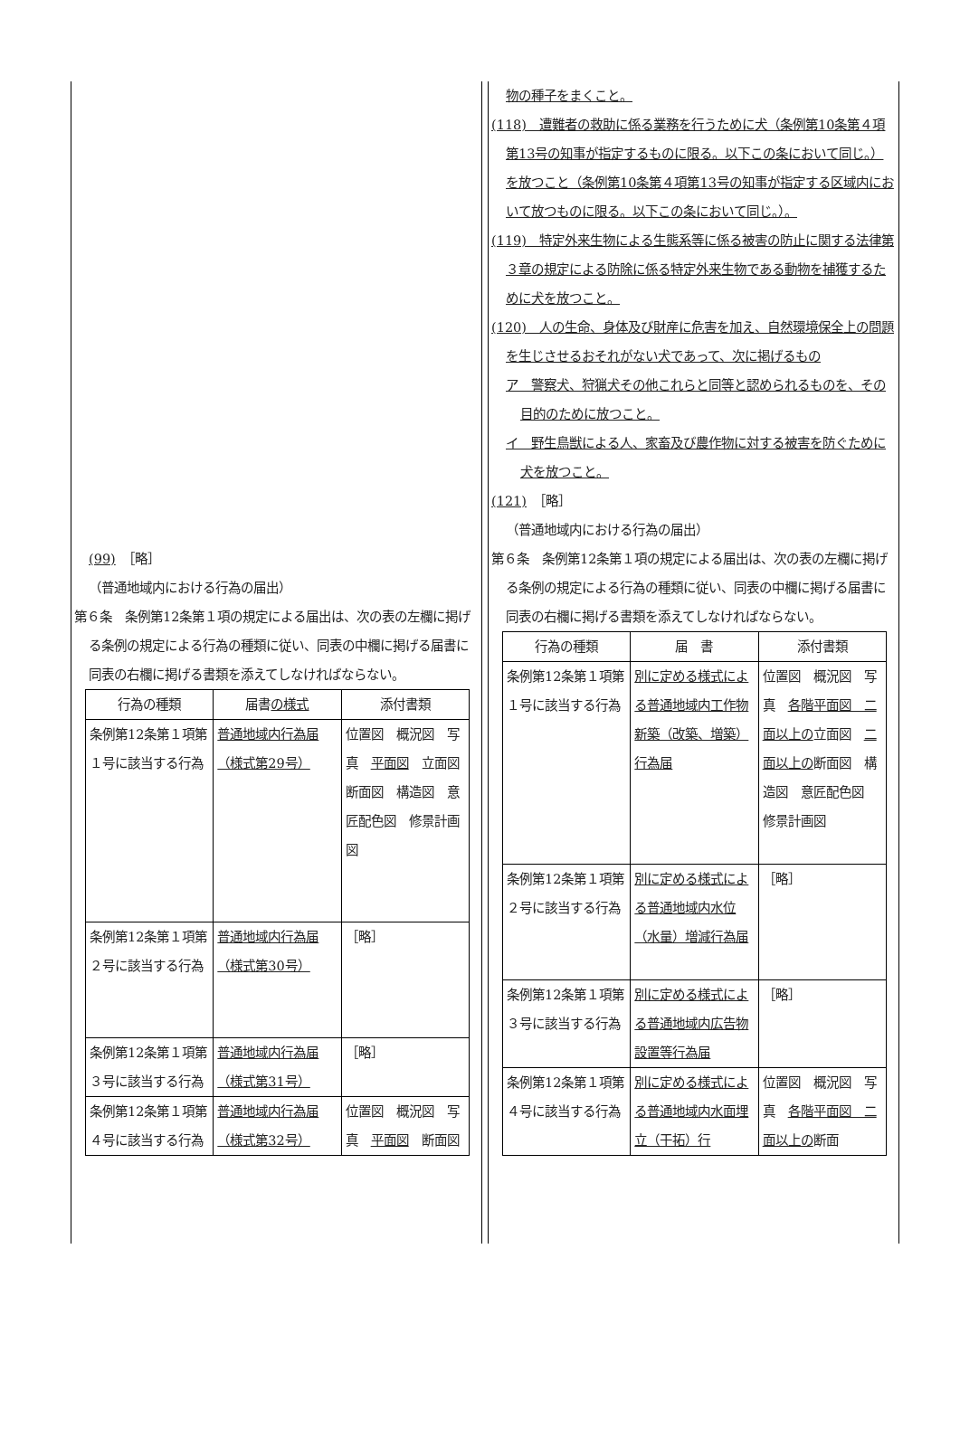(99)　［略］
（普通地域内における行為の届出）
第６条　条例第12条第１項の規定による届出は、次の表の左欄に掲げる条例の規定による行為の種類に従い、同表の中欄に掲げる届書に同表の右欄に掲げる書類を添えてしなければならない。
| 行為の種類 | 届書 の様式 | 添付書類 |
| --- | --- | --- |
| 条例第12条第１項第１号に該当する行為 | 普通地域内行為届（様式第29号） | 位置図 概況図 写真 平面図 立面図 断面図 構造図 意匠配色図 修景計画図 |
| 条例第12条第１項第２号に該当する行為 | 普通地域内行為届（様式第30号） | ［略］ |
| 条例第12条第１項第３号に該当する行為 | 普通地域内行為届（様式第31号） | ［略］ |
| 条例第12条第１項第４号に該当する行為 | 普通地域内行為届（様式第32号） | 位置図 概況図 写真 平面図 断面図 |
物の種子をまくこと。
(118)　遭難者の救助に係る業務を行うために犬（条例第10条第４項第13号の知事が指定するものに限る。以下この条において同じ。）を放つこと（条例第10条第４項第13号の知事が指定する区域内において放つものに限る。以下この条において同じ。）。
(119)　特定外来生物による生態系等に係る被害の防止に関する法律第３章の規定による防除に係る特定外来生物である動物を捕獲するために犬を放つこと。
(120)　人の生命、身体及び財産に危害を加え、自然環境保全上の問題を生じさせるおそれがない犬であって、次に掲げるもの
ア　警察犬、狩猟犬その他これらと同等と認められるものを、その目的のために放つこと。
イ　野生鳥獣による人、家畜及び農作物に対する被害を防ぐために犬を放つこと。
(121)　［略］
（普通地域内における行為の届出）
第６条　条例第12条第１項の規定による届出は、次の表の左欄に掲げる条例の規定による行為の種類に従い、同表の中欄に掲げる届書に同表の右欄に掲げる書類を添えてしなければならない。
| 行為の種類 | 届 書 | 添付書類 |
| --- | --- | --- |
| 条例第12条第１項第１号に該当する行為 | 別に定める様式による普通地域内工作物新築（改築、増築）行為届 | 位置図 概況図 写真 各階平面図 二面以上の 立面図 二面以上の 断面図 構造図 意匠配色図 修景計画図 |
| 条例第12条第１項第２号に該当する行為 | 別に定める様式による普通地域内水位（水量）増減行為届 | ［略］ |
| 条例第12条第１項第３号に該当する行為 | 別に定める様式による普通地域内広告物設置等行為届 | ［略］ |
| 条例第12条第１項第４号に該当する行為 | 別に定める様式による普通地域内水面埋立（干拓）行 | 位置図 概況図 写真 各階平面図 二面以上の 断面 |